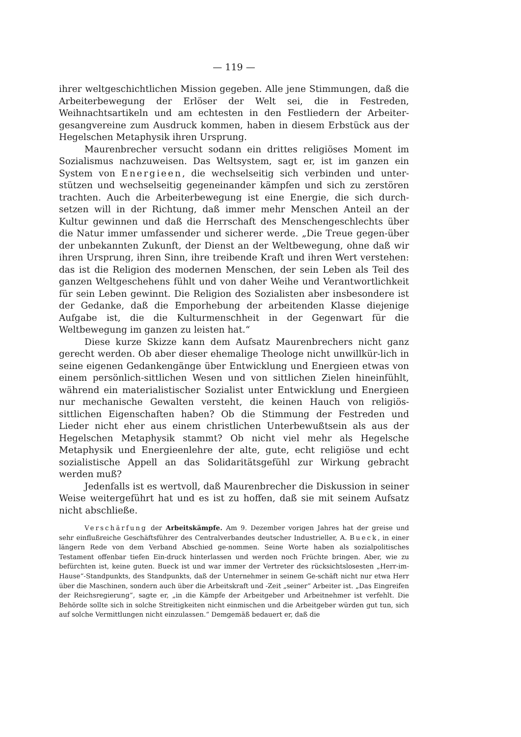— 119 —
ihrer weltgeschichtlichen Mission gegeben. Alle jene Stimmungen, daß die Arbeiterbewegung der Erlöser der Welt sei, die in Festreden, Weihnachtsartikeln und am echtesten in den Festliedern der Arbeiter-gesangvereine zum Ausdruck kommen, haben in diesem Erbstück aus der Hegelschen Metaphysik ihren Ursprung.
Maurenbrecher versucht sodann ein drittes religiöses Moment im Sozialismus nachzuweisen. Das Weltsystem, sagt er, ist im ganzen ein System von Energieen, die wechselseitig sich verbinden und unter-stützen und wechselseitig gegeneinander kämpfen und sich zu zerstören trachten. Auch die Arbeiterbewegung ist eine Energie, die sich durch-setzen will in der Richtung, daß immer mehr Menschen Anteil an der Kultur gewinnen und daß die Herrschaft des Menschengeschlechts über die Natur immer umfassender und sicherer werde. „Die Treue gegen-über der unbekannten Zukunft, der Dienst an der Weltbewegung, ohne daß wir ihren Ursprung, ihren Sinn, ihre treibende Kraft und ihren Wert verstehen: das ist die Religion des modernen Menschen, der sein Leben als Teil des ganzen Weltgeschehens fühlt und von daher Weihe und Verantwortlichkeit für sein Leben gewinnt. Die Religion des Sozialisten aber insbesondere ist der Gedanke, daß die Emporhebung der arbeitenden Klasse diejenige Aufgabe ist, die die Kulturmenschheit in der Gegenwart für die Weltbewegung im ganzen zu leisten hat.“
Diese kurze Skizze kann dem Aufsatz Maurenbrechers nicht ganz gerecht werden. Ob aber dieser ehemalige Theologe nicht unwillkür-lich in seine eigenen Gedankengänge über Entwicklung und Energieen etwas von einem persönlich-sittlichen Wesen und von sittlichen Zielen hineinfühlt, während ein materialistischer Sozialist unter Entwicklung und Energieen nur mechanische Gewalten versteht, die keinen Hauch von religiös-sittlichen Eigenschaften haben? Ob die Stimmung der Festreden und Lieder nicht eher aus einem christlichen Unterbewußtsein als aus der Hegelschen Metaphysik stammt? Ob nicht viel mehr als Hegelsche Metaphysik und Energieenlehre der alte, gute, echt religiöse und echt sozialistische Appell an das Solidaritätsgefühl zur Wirkung gebracht werden muß?
Jedenfalls ist es wertvoll, daß Maurenbrecher die Diskussion in seiner Weise weitergeführt hat und es ist zu hoffen, daß sie mit seinem Aufsatz nicht abschließe.
Verschärfung der Arbeitskämpfe. Am 9. Dezember vorigen Jahres hat der greise und sehr einflußreiche Geschäftsführer des Centralverbandes deutscher Industrieller, A. Bueck, in einer längern Rede von dem Verband Abschied ge-nommen. Seine Worte haben als sozialpolitisches Testament offenbar tiefen Ein-druck hinterlassen und werden noch Früchte bringen. Aber, wie zu befürchten ist, keine guten. Bueck ist und war immer der Vertreter des rücksichtslosesten „Herr-im-Hause“-Standpunkts, des Standpunkts, daß der Unternehmer in seinem Ge-schäft nicht nur etwa Herr über die Maschinen, sondern auch über die Arbeitskraft und -Zeit „seiner“ Arbeiter ist. „Das Eingreifen der Reichsregierung“, sagte er, „in die Kämpfe der Arbeitgeber und Arbeitnehmer ist verfehlt. Die Behörde sollte sich in solche Streitigkeiten nicht einmischen und die Arbeitgeber würden gut tun, sich auf solche Vermittlungen nicht einzulassen.“ Demgemäß bedauert er, daß die